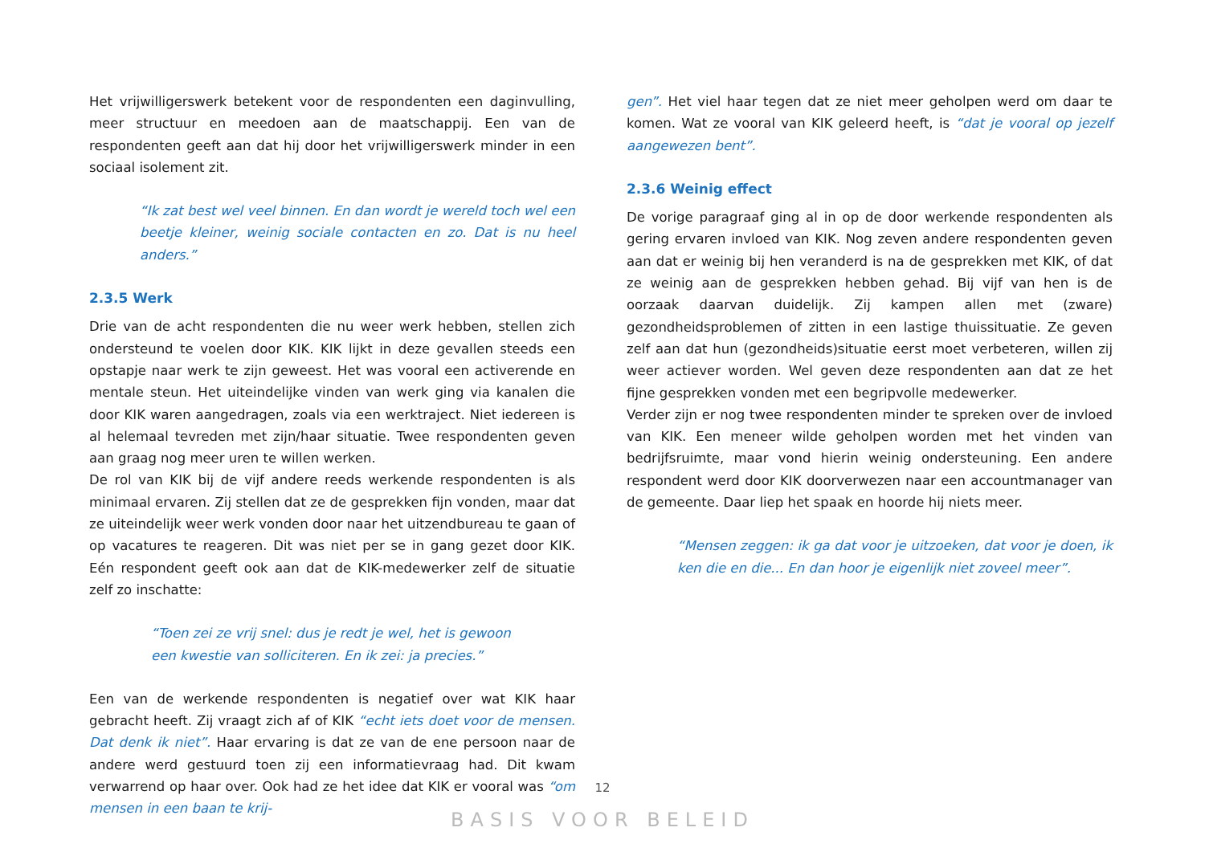Het vrijwilligerswerk betekent voor de respondenten een daginvulling, meer structuur en meedoen aan de maatschappij. Een van de respondenten geeft aan dat hij door het vrijwilligerswerk minder in een sociaal isolement zit.
“Ik zat best wel veel binnen. En dan wordt je wereld toch wel een beetje kleiner, weinig sociale contacten en zo. Dat is nu heel anders.”
2.3.5 Werk
Drie van de acht respondenten die nu weer werk hebben, stellen zich ondersteund te voelen door KIK. KIK lijkt in deze gevallen steeds een opstapje naar werk te zijn geweest. Het was vooral een activerende en mentale steun. Het uiteindelijke vinden van werk ging via kanalen die door KIK waren aangedragen, zoals via een werktraject. Niet iedereen is al helemaal tevreden met zijn/haar situatie. Twee respondenten geven aan graag nog meer uren te willen werken.
De rol van KIK bij de vijf andere reeds werkende respondenten is als minimaal ervaren. Zij stellen dat ze de gesprekken fijn vonden, maar dat ze uiteindelijk weer werk vonden door naar het uitzendbureau te gaan of op vacatures te reageren. Dit was niet per se in gang gezet door KIK. Eén respondent geeft ook aan dat de KIK-medewerker zelf de situatie zelf zo inschatte:
“Toen zei ze vrij snel: dus je redt je wel, het is gewoon een kwestie van solliciteren. En ik zei: ja precies.”
Een van de werkende respondenten is negatief over wat KIK haar gebracht heeft. Zij vraagt zich af of KIK “echt iets doet voor de mensen. Dat denk ik niet”. Haar ervaring is dat ze van de ene persoon naar de andere werd gestuurd toen zij een informatievraag had. Dit kwam verwarrend op haar over. Ook had ze het idee dat KIK er vooral was “om mensen in een baan te krij-
gen”. Het viel haar tegen dat ze niet meer geholpen werd om daar te komen. Wat ze vooral van KIK geleerd heeft, is “dat je vooral op jezelf aangewezen bent”.
2.3.6 Weinig effect
De vorige paragraaf ging al in op de door werkende respondenten als gering ervaren invloed van KIK. Nog zeven andere respondenten geven aan dat er weinig bij hen veranderd is na de gesprekken met KIK, of dat ze weinig aan de gesprekken hebben gehad. Bij vijf van hen is de oorzaak daarvan duidelijk. Zij kampen allen met (zware) gezondheidsproblemen of zitten in een lastige thuissituatie. Ze geven zelf aan dat hun (gezondheids)situatie eerst moet verbeteren, willen zij weer actiever worden. Wel geven deze respondenten aan dat ze het fijne gesprekken vonden met een begripvolle medewerker.
Verder zijn er nog twee respondenten minder te spreken over de invloed van KIK. Een meneer wilde geholpen worden met het vinden van bedrijfsruimte, maar vond hierin weinig ondersteuning. Een andere respondent werd door KIK doorverwezen naar een accountmanager van de gemeente. Daar liep het spaak en hoorde hij niets meer.
“Mensen zeggen: ik ga dat voor je uitzoeken, dat voor je doen, ik ken die en die... En dan hoor je eigenlijk niet zoveel meer”.
12
BASIS VOOR BELEID